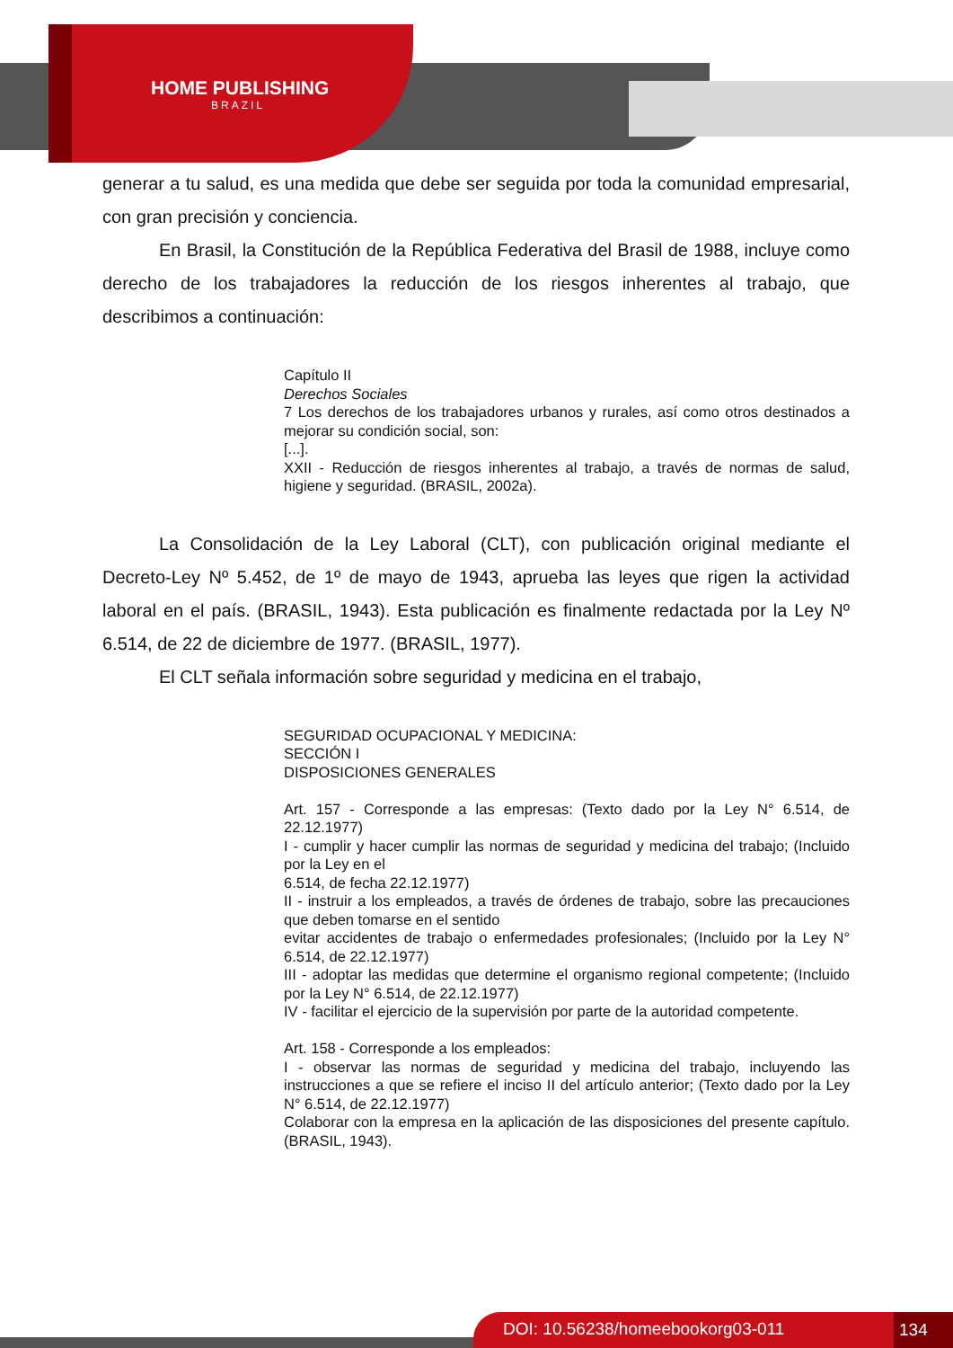HOME PUBLISHING
BRAZIL
generar a tu salud, es una medida que debe ser seguida por toda la comunidad empresarial, con gran precisión y conciencia.
En Brasil, la Constitución de la República Federativa del Brasil de 1988, incluye como derecho de los trabajadores la reducción de los riesgos inherentes al trabajo, que describimos a continuación:
Capítulo II
Derechos Sociales
7 Los derechos de los trabajadores urbanos y rurales, así como otros destinados a mejorar su condición social, son:
[...].
XXII - Reducción de riesgos inherentes al trabajo, a través de normas de salud, higiene y seguridad. (BRASIL, 2002a).
La Consolidación de la Ley Laboral (CLT), con publicación original mediante el Decreto-Ley Nº 5.452, de 1º de mayo de 1943, aprueba las leyes que rigen la actividad laboral en el país. (BRASIL, 1943). Esta publicación es finalmente redactada por la Ley Nº 6.514, de 22 de diciembre de 1977. (BRASIL, 1977).
El CLT señala información sobre seguridad y medicina en el trabajo,
SEGURIDAD OCUPACIONAL Y MEDICINA:
SECCIÓN I
DISPOSICIONES GENERALES
Art. 157 - Corresponde a las empresas: (Texto dado por la Ley N° 6.514, de 22.12.1977)
I - cumplir y hacer cumplir las normas de seguridad y medicina del trabajo; (Incluido por la Ley en el
6.514, de fecha 22.12.1977)
II - instruir a los empleados, a través de órdenes de trabajo, sobre las precauciones que deben tomarse en el sentido
evitar accidentes de trabajo o enfermedades profesionales; (Incluido por la Ley N° 6.514, de 22.12.1977)
III - adoptar las medidas que determine el organismo regional competente; (Incluido por la Ley N° 6.514, de 22.12.1977)
IV - facilitar el ejercicio de la supervisión por parte de la autoridad competente.
Art. 158 - Corresponde a los empleados:
I - observar las normas de seguridad y medicina del trabajo, incluyendo las instrucciones a que se refiere el inciso II del artículo anterior; (Texto dado por la Ley N° 6.514, de 22.12.1977)
Colaborar con la empresa en la aplicación de las disposiciones del presente capítulo. (BRASIL, 1943).
DOI: 10.56238/homeebookorg03-011 134